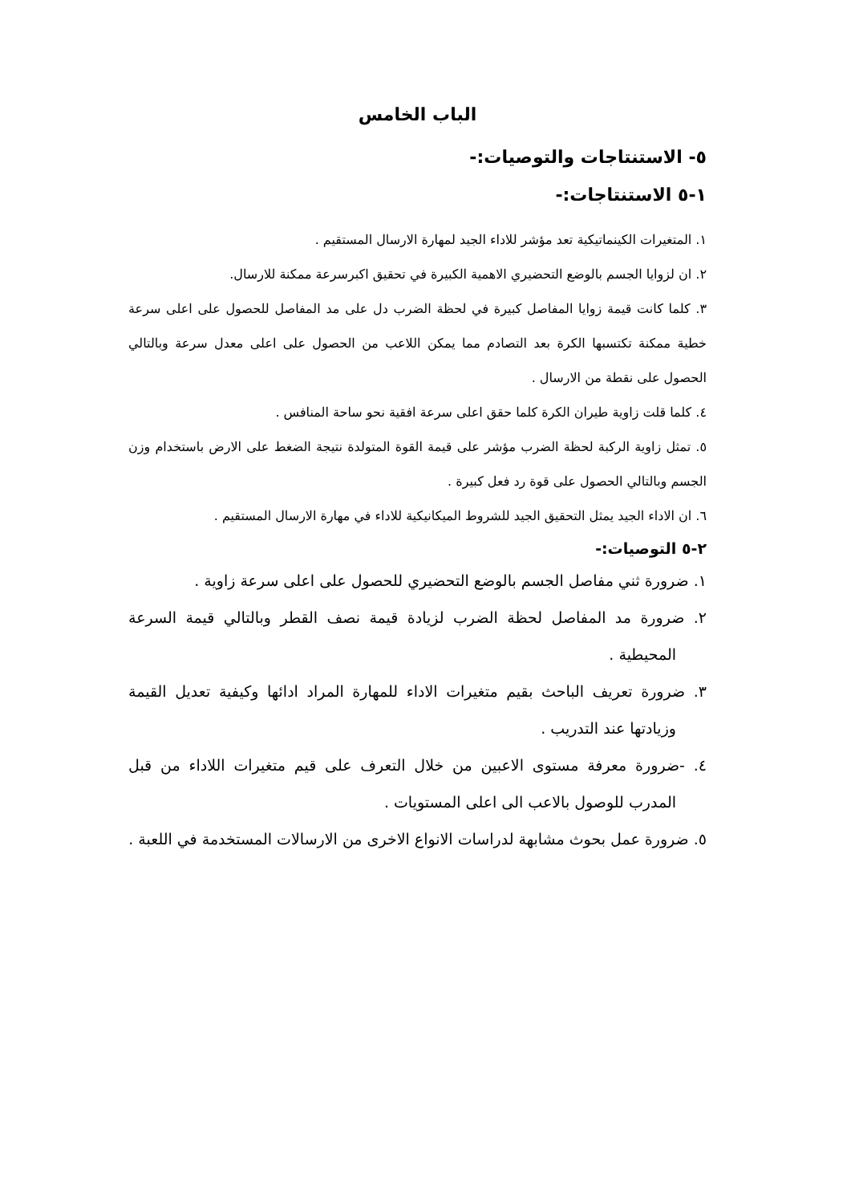الباب الخامس
٥- الاستنتاجات والتوصيات:-
١-٥ الاستنتاجات:-
١. المتغيرات الكينماتيكية تعد مؤشر للاداء الجيد لمهارة الارسال المستقيم .
٢. ان لزوايا الجسم بالوضع التحضيري الاهمية الكبيرة في تحقيق اكبرسرعة ممكنة للارسال.
٣. كلما كانت قيمة زوايا المفاصل كبيرة في لحظة الضرب دل على مد المفاصل للحصول على اعلى سرعة خطية ممكنة تكتسبها الكرة بعد التصادم مما يمكن اللاعب من الحصول على اعلى معدل سرعة وبالتالي الحصول على نقطة من الارسال .
٤. كلما قلت زاوية طيران الكرة كلما حقق اعلى سرعة افقية نحو ساحة المنافس .
٥. تمثل زاوية الركبة لحظة الضرب مؤشر على قيمة القوة المتولدة نتيجة الضغط على الارض باستخدام وزن الجسم وبالتالي الحصول على قوة رد فعل كبيرة .
٦. ان الاداء الجيد يمثل التحقيق الجيد للشروط الميكانيكية للاداء في مهارة الارسال المستقيم .
٢-٥ التوصيات:-
١. ضرورة ثني مفاصل الجسم بالوضع التحضيري للحصول على اعلى سرعة زاوية .
٢. ضرورة مد المفاصل لحظة الضرب لزيادة قيمة نصف القطر وبالتالي قيمة السرعة المحيطية .
٣. ضرورة تعريف الباحث بقيم متغيرات الاداء للمهارة المراد ادائها وكيفية تعديل القيمة وزيادتها عند التدريب .
٤. -ضرورة معرفة مستوى الاعبين من خلال التعرف على قيم متغيرات اللاداء من قبل المدرب للوصول بالاعب الى اعلى المستويات .
٥. ضرورة عمل بحوث مشابهة لدراسات الانواع الاخرى من الارسالات المستخدمة في اللعبة .